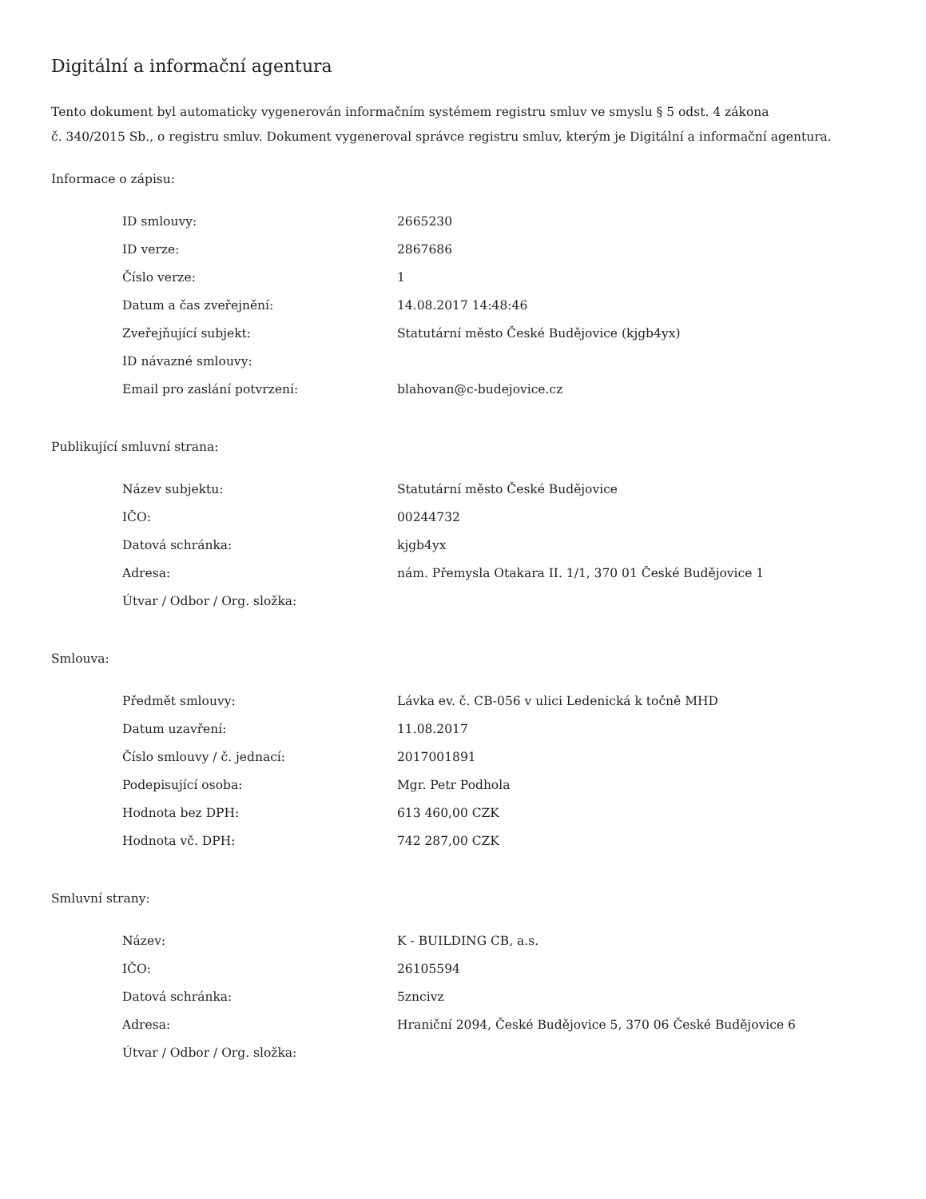Digitální a informační agentura
Tento dokument byl automaticky vygenerován informačním systémem registru smluv ve smyslu § 5 odst. 4 zákona
č. 340/2015 Sb., o registru smluv. Dokument vygeneroval správce registru smluv, kterým je Digitální a informační agentura.
Informace o zápisu:
| ID smlouvy: | 2665230 |
| ID verze: | 2867686 |
| Číslo verze: | 1 |
| Datum a čas zveřejnění: | 14.08.2017 14:48:46 |
| Zveřejňující subjekt: | Statutární město České Budějovice (kjgb4yx) |
| ID návazné smlouvy: | |
| Email pro zaslání potvrzení: | blahovan@c-budejovice.cz |
Publikující smluvní strana:
| Název subjektu: | Statutární město České Budějovice |
| IČO: | 00244732 |
| Datová schránka: | kjgb4yx |
| Adresa: | nám. Přemysla Otakara II. 1/1, 370 01 České Budějovice 1 |
| Útvar / Odbor / Org. složka: | |
Smlouva:
| Předmět smlouvy: | Lávka ev. č. CB-056 v ulici Ledenická k točně MHD |
| Datum uzavření: | 11.08.2017 |
| Číslo smlouvy / č. jednací: | 2017001891 |
| Podepisující osoba: | Mgr. Petr Podhola |
| Hodnota bez DPH: | 613 460,00 CZK |
| Hodnota vč. DPH: | 742 287,00 CZK |
Smluvní strany:
| Název: | K - BUILDING CB, a.s. |
| IČO: | 26105594 |
| Datová schránka: | 5zncivz |
| Adresa: | Hraniční 2094, České Budějovice 5, 370 06 České Budějovice 6 |
| Útvar / Odbor / Org. složka: | |